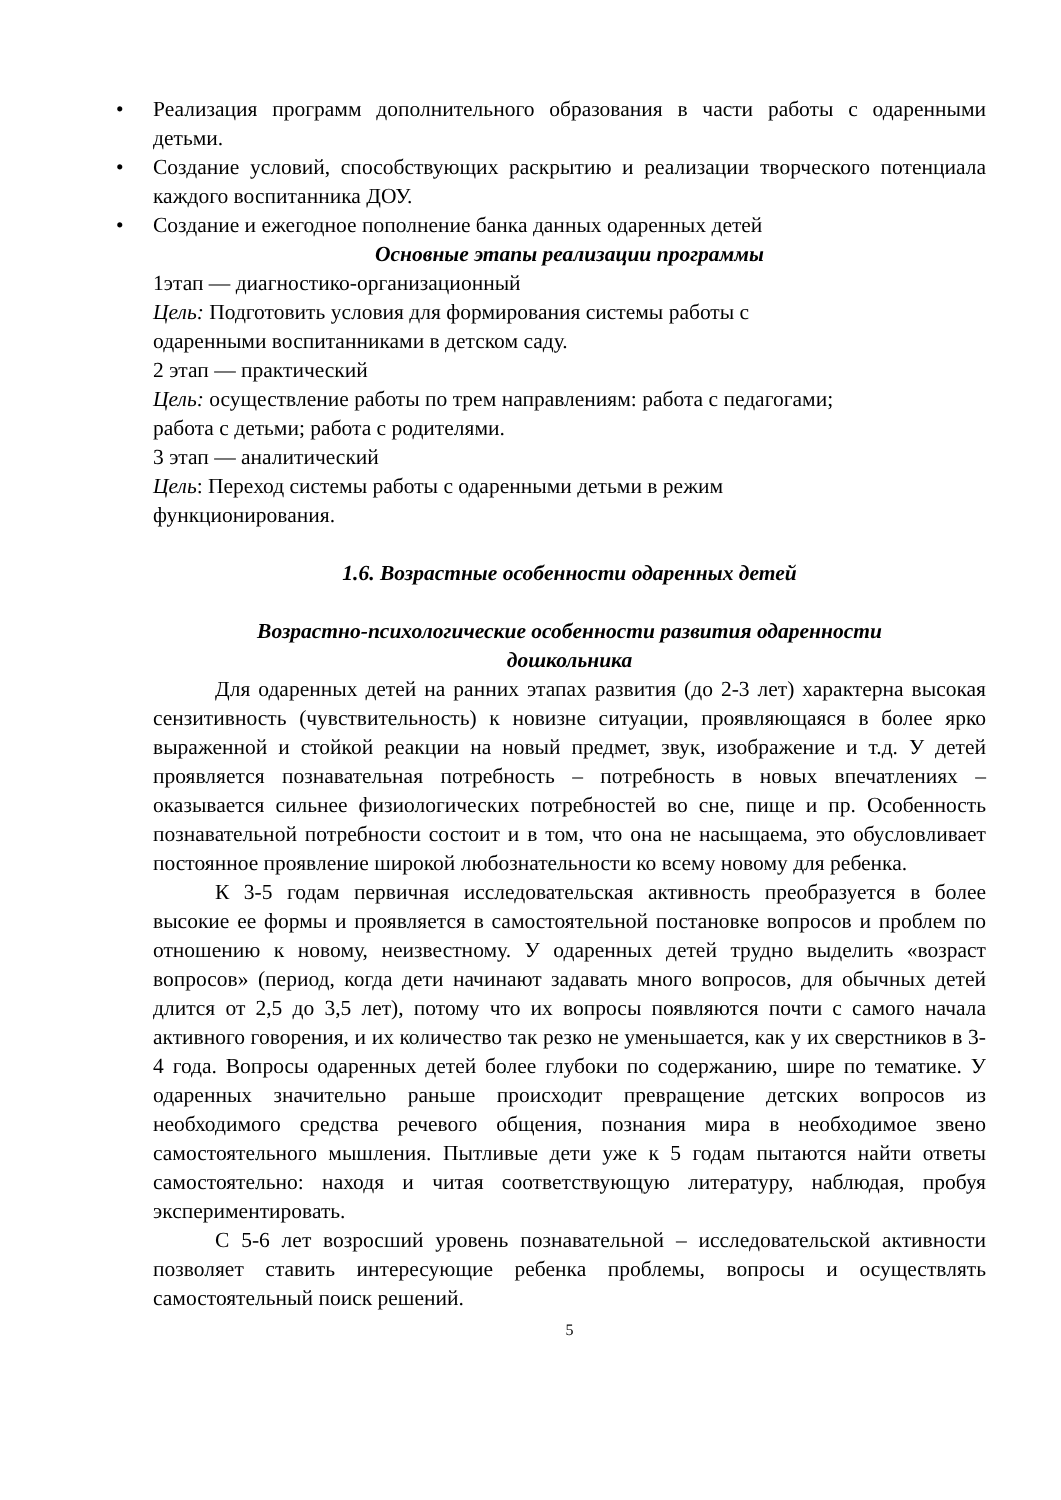• Реализация программ дополнительного образования в части работы с одаренными детьми.
• Создание условий, способствующих раскрытию и реализации творческого потенциала каждого воспитанника ДОУ.
• Создание и ежегодное пополнение банка данных одаренных детей
Основные этапы реализации программы
1этап — диагностико-организационный
Цель: Подготовить условия для формирования системы работы с
одаренными воспитанниками в детском саду.
2 этап — практический
Цель: осуществление работы по трем направлениям: работа с педагогами;
работа с детьми; работа с родителями.
3 этап — аналитический
Цель: Переход системы работы с одаренными детьми в режим
функционирования.
1.6. Возрастные особенности одаренных детей
Возрастно-психологические особенности развития одаренности
дошкольника
Для одаренных детей на ранних этапах развития (до 2-3 лет) характерна высокая сензитивность (чувствительность) к новизне ситуации, проявляющаяся в более ярко выраженной и стойкой реакции на новый предмет, звук, изображение и т.д. У детей проявляется познавательная потребность – потребность в новых впечатлениях – оказывается сильнее физиологических потребностей во сне, пище и пр. Особенность познавательной потребности состоит и в том, что она не насыщаема, это обусловливает постоянное проявление широкой любознательности ко всему новому для ребенка.
К 3-5 годам первичная исследовательская активность преобразуется в более высокие ее формы и проявляется в самостоятельной постановке вопросов и проблем по отношению к новому, неизвестному. У одаренных детей трудно выделить «возраст вопросов» (период, когда дети начинают задавать много вопросов, для обычных детей длится от 2,5 до 3,5 лет), потому что их вопросы появляются почти с самого начала активного говорения, и их количество так резко не уменьшается, как у их сверстников в 3-4 года. Вопросы одаренных детей более глубоки по содержанию, шире по тематике. У одаренных значительно раньше происходит превращение детских вопросов из необходимого средства речевого общения, познания мира в необходимое звено самостоятельного мышления. Пытливые дети уже к 5 годам пытаются найти ответы самостоятельно: находя и читая соответствующую литературу, наблюдая, пробуя экспериментировать.
С 5-6 лет возросший уровень познавательной – исследовательской активности позволяет ставить интересующие ребенка проблемы, вопросы и осуществлять самостоятельный поиск решений.
5